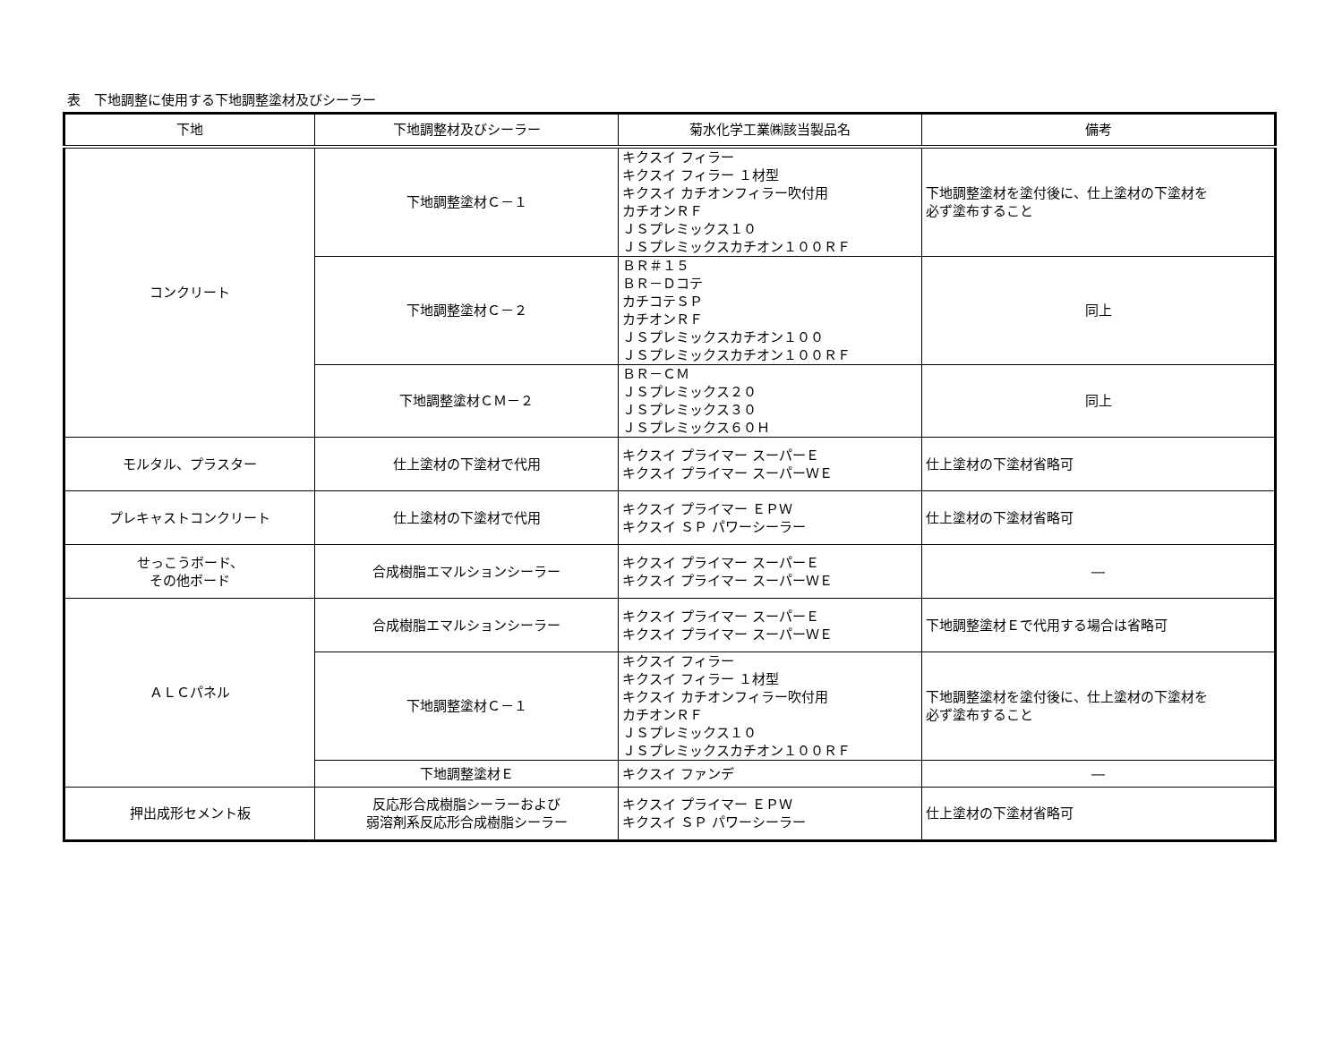表　下地調整に使用する下地調整塗材及びシーラー
| 下地 | 下地調整材及びシーラー | 菊水化学工業㈱該当製品名 | 備考 |
| --- | --- | --- | --- |
| コンクリート | 下地調整塗材Ｃ－１ | キクスイ フィラー キクスイ フィラー １材型 キクスイ カチオンフィラー吹付用 カチオンＲＦ ＪＳプレミックス１０ ＪＳプレミックスカチオン１００ＲＦ | 下地調整塗材を塗付後に、仕上塗材の下塗材を 必ず塗布すること |
| | 下地調整塗材Ｃ－２ | ＢＲ＃１５ ＢＲ－Ｄコテ カチコテＳＰ カチオンＲＦ ＪＳプレミックスカチオン１００ ＪＳプレミックスカチオン１００ＲＦ | 同上 |
| | 下地調整塗材ＣＭ－２ | ＢＲ－ＣＭ ＪＳプレミックス２０ ＪＳプレミックス３０ ＪＳプレミックス６０Ｈ | 同上 |
| モルタル、プラスター | 仕上塗材の下塗材で代用 | キクスイ プライマー スーパーＥ キクスイ プライマー スーパーＷＥ | 仕上塗材の下塗材省略可 |
| プレキャストコンクリート | 仕上塗材の下塗材で代用 | キクスイ プライマー ＥＰＷ キクスイ ＳＰ パワーシーラー | 仕上塗材の下塗材省略可 |
| せっこうボード、 その他ボード | 合成樹脂エマルションシーラー | キクスイ プライマー スーパーＥ キクスイ プライマー スーパーＷＥ | ― |
| ＡＬＣパネル | 合成樹脂エマルションシーラー | キクスイ プライマー スーパーＥ キクスイ プライマー スーパーＷＥ | 下地調整塗材Ｅで代用する場合は省略可 |
| | 下地調整塗材Ｃ－１ | キクスイ フィラー キクスイ フィラー １材型 キクスイ カチオンフィラー吹付用 カチオンＲＦ ＪＳプレミックス１０ ＪＳプレミックスカチオン１００ＲＦ | 下地調整塗材を塗付後に、仕上塗材の下塗材を 必ず塗布すること |
| | 下地調整塗材Ｅ | キクスイ ファンデ | ― |
| 押出成形セメント板 | 反応形合成樹脂シーラーおよび 弱溶剤系反応形合成樹脂シーラー | キクスイ プライマー ＥＰＷ キクスイ ＳＰ パワーシーラー | 仕上塗材の下塗材省略可 |